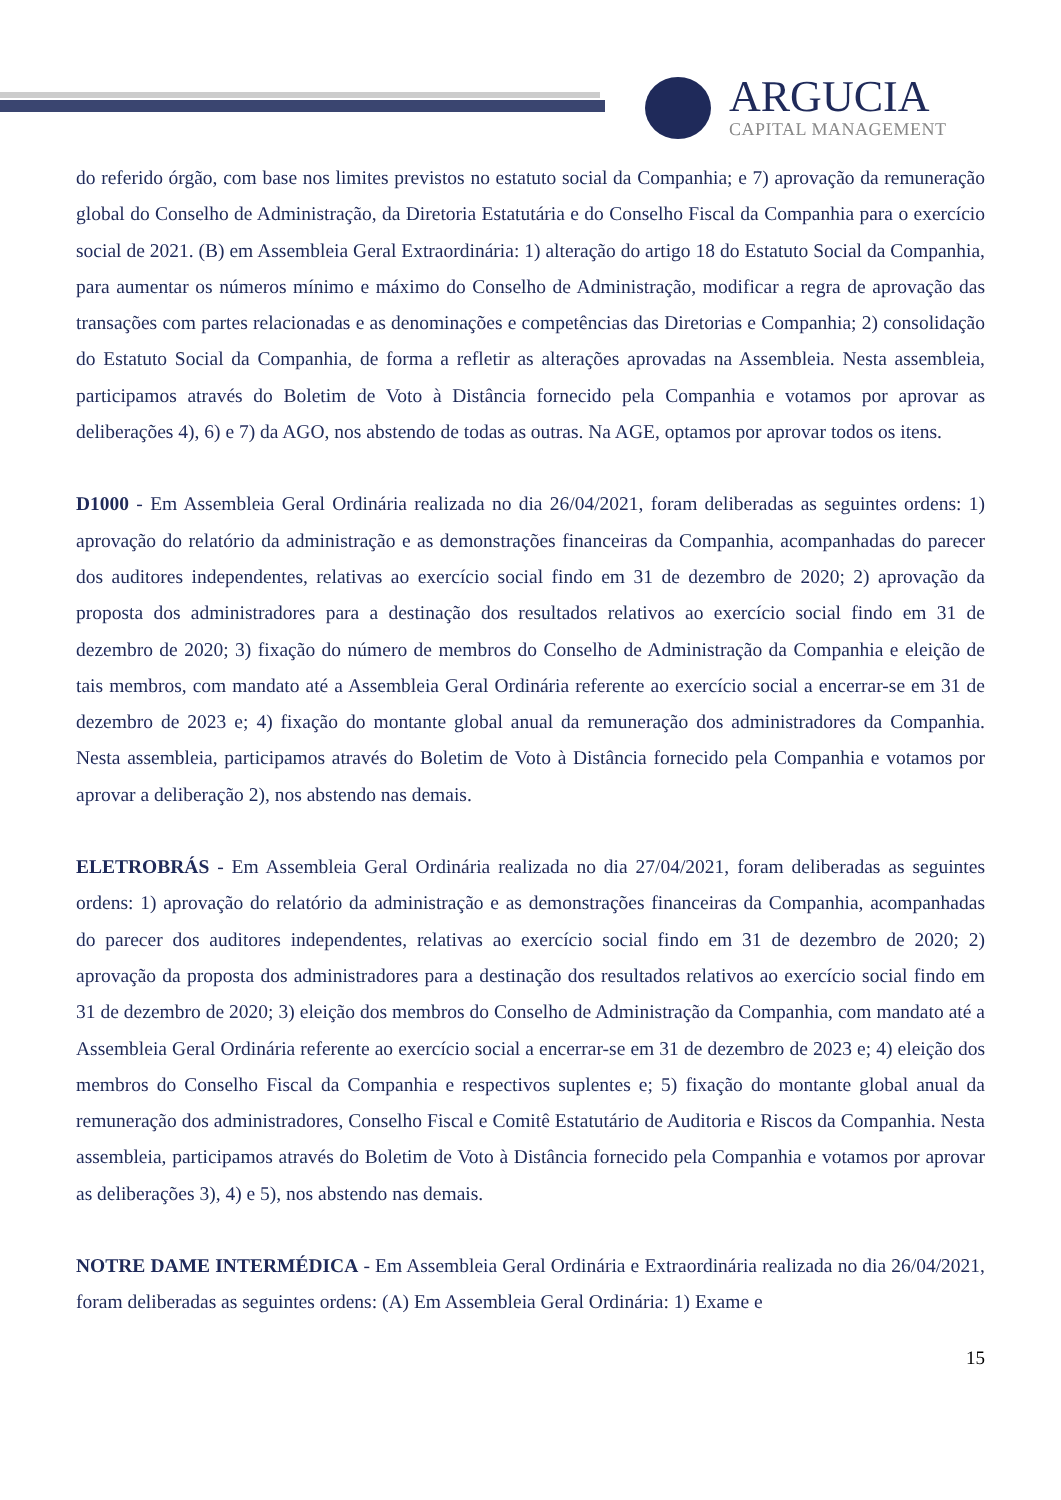ARGUCIA
CAPITAL MANAGEMENT
do referido órgão, com base nos limites previstos no estatuto social da Companhia; e 7) aprovação da remuneração global do Conselho de Administração, da Diretoria Estatutária e do Conselho Fiscal da Companhia para o exercício social de 2021. (B) em Assembleia Geral Extraordinária: 1) alteração do artigo 18 do Estatuto Social da Companhia, para aumentar os números mínimo e máximo do Conselho de Administração, modificar a regra de aprovação das transações com partes relacionadas e as denominações e competências das Diretorias e Companhia; 2) consolidação do Estatuto Social da Companhia, de forma a refletir as alterações aprovadas na Assembleia. Nesta assembleia, participamos através do Boletim de Voto à Distância fornecido pela Companhia e votamos por aprovar as deliberações 4), 6) e 7) da AGO, nos abstendo de todas as outras. Na AGE, optamos por aprovar todos os itens.
D1000 - Em Assembleia Geral Ordinária realizada no dia 26/04/2021, foram deliberadas as seguintes ordens: 1) aprovação do relatório da administração e as demonstrações financeiras da Companhia, acompanhadas do parecer dos auditores independentes, relativas ao exercício social findo em 31 de dezembro de 2020; 2) aprovação da proposta dos administradores para a destinação dos resultados relativos ao exercício social findo em 31 de dezembro de 2020; 3) fixação do número de membros do Conselho de Administração da Companhia e eleição de tais membros, com mandato até a Assembleia Geral Ordinária referente ao exercício social a encerrar-se em 31 de dezembro de 2023 e; 4) fixação do montante global anual da remuneração dos administradores da Companhia. Nesta assembleia, participamos através do Boletim de Voto à Distância fornecido pela Companhia e votamos por aprovar a deliberação 2), nos abstendo nas demais.
ELETROBRÁS - Em Assembleia Geral Ordinária realizada no dia 27/04/2021, foram deliberadas as seguintes ordens: 1) aprovação do relatório da administração e as demonstrações financeiras da Companhia, acompanhadas do parecer dos auditores independentes, relativas ao exercício social findo em 31 de dezembro de 2020; 2) aprovação da proposta dos administradores para a destinação dos resultados relativos ao exercício social findo em 31 de dezembro de 2020; 3) eleição dos membros do Conselho de Administração da Companhia, com mandato até a Assembleia Geral Ordinária referente ao exercício social a encerrar-se em 31 de dezembro de 2023 e; 4) eleição dos membros do Conselho Fiscal da Companhia e respectivos suplentes e; 5) fixação do montante global anual da remuneração dos administradores, Conselho Fiscal e Comitê Estatutário de Auditoria e Riscos da Companhia. Nesta assembleia, participamos através do Boletim de Voto à Distância fornecido pela Companhia e votamos por aprovar as deliberações 3), 4) e 5), nos abstendo nas demais.
NOTRE DAME INTERMÉDICA - Em Assembleia Geral Ordinária e Extraordinária realizada no dia 26/04/2021, foram deliberadas as seguintes ordens: (A) Em Assembleia Geral Ordinária: 1) Exame e
15